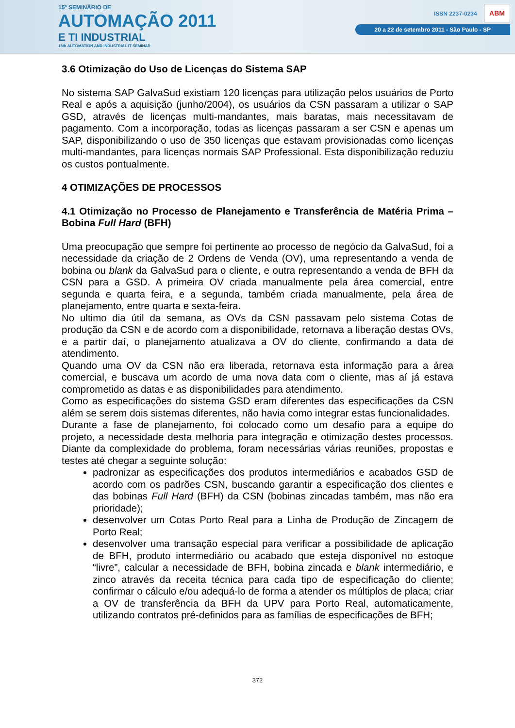15º SEMINÁRIO DE
AUTOMAÇÃO 2011
E TI INDUSTRIAL
15th AUTOMATION AND INDUSTRIAL IT SEMINAR
ISSN 2237-0234 ABM
20 a 22 de setembro 2011 - São Paulo - SP
3.6 Otimização do Uso de Licenças do Sistema SAP
No sistema SAP GalvaSud existiam 120 licenças para utilização pelos usuários de Porto Real e após a aquisição (junho/2004), os usuários da CSN passaram a utilizar o SAP GSD, através de licenças multi-mandantes, mais baratas, mais necessitavam de pagamento. Com a incorporação, todas as licenças passaram a ser CSN e apenas um SAP, disponibilizando o uso de 350 licenças que estavam provisionadas como licenças multi-mandantes, para licenças normais SAP Professional. Esta disponibilização reduziu os custos pontualmente.
4 OTIMIZAÇÕES DE PROCESSOS
4.1 Otimização no Processo de Planejamento e Transferência de Matéria Prima – Bobina Full Hard (BFH)
Uma preocupação que sempre foi pertinente ao processo de negócio da GalvaSud, foi a necessidade da criação de 2 Ordens de Venda (OV), uma representando a venda de bobina ou blank da GalvaSud para o cliente, e outra representando a venda de BFH da CSN para a GSD. A primeira OV criada manualmente pela área comercial, entre segunda e quarta feira, e a segunda, também criada manualmente, pela área de planejamento, entre quarta e sexta-feira.
No ultimo dia útil da semana, as OVs da CSN passavam pelo sistema Cotas de produção da CSN e de acordo com a disponibilidade, retornava a liberação destas OVs, e a partir daí, o planejamento atualizava a OV do cliente, confirmando a data de atendimento.
Quando uma OV da CSN não era liberada, retornava esta informação para a área comercial, e buscava um acordo de uma nova data com o cliente, mas aí já estava comprometido as datas e as disponibilidades para atendimento.
Como as especificações do sistema GSD eram diferentes das especificações da CSN além se serem dois sistemas diferentes, não havia como integrar estas funcionalidades.
Durante a fase de planejamento, foi colocado como um desafio para a equipe do projeto, a necessidade desta melhoria para integração e otimização destes processos. Diante da complexidade do problema, foram necessárias várias reuniões, propostas e testes até chegar a seguinte solução:
padronizar as especificações dos produtos intermediários e acabados GSD de acordo com os padrões CSN, buscando garantir a especificação dos clientes e das bobinas Full Hard (BFH) da CSN (bobinas zincadas também, mas não era prioridade);
desenvolver um Cotas Porto Real para a Linha de Produção de Zincagem de Porto Real;
desenvolver uma transação especial para verificar a possibilidade de aplicação de BFH, produto intermediário ou acabado que esteja disponível no estoque “livre”, calcular a necessidade de BFH, bobina zincada e blank intermediário, e zinco através da receita técnica para cada tipo de especificação do cliente; confirmar o cálculo e/ou adequá-lo de forma a atender os múltiplos de placa; criar a OV de transferência da BFH da UPV para Porto Real, automaticamente, utilizando contratos pré-definidos para as famílias de especificações de BFH;
372